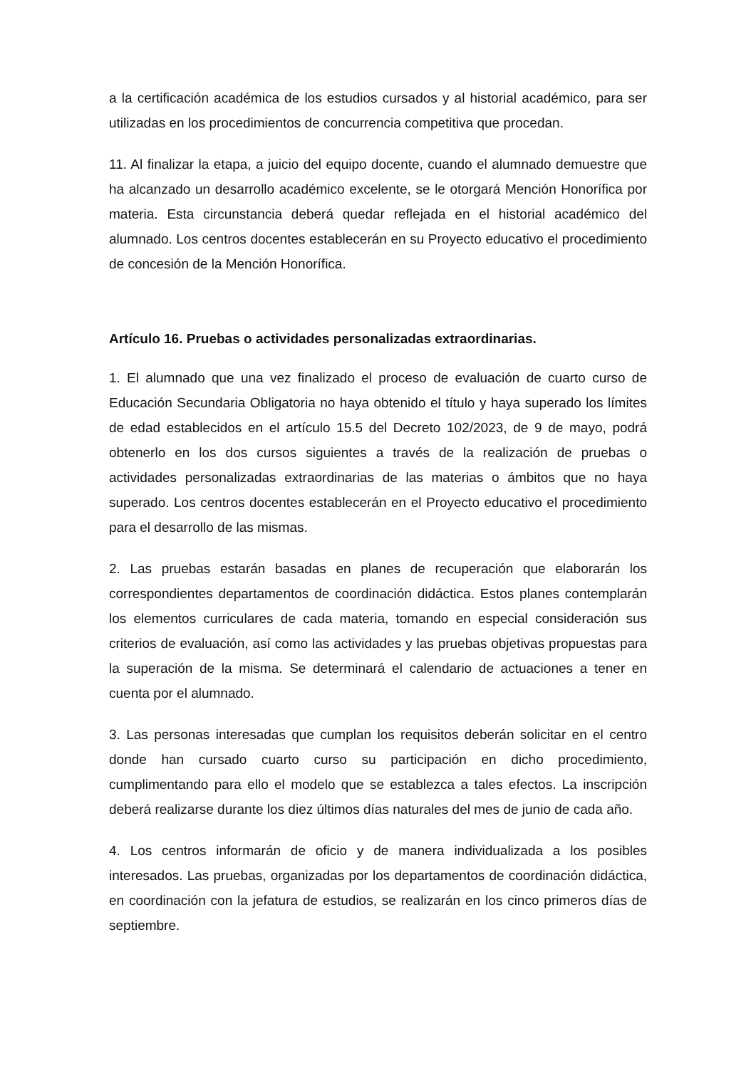a la certificación académica de los estudios cursados y al historial académico, para ser utilizadas en los procedimientos de concurrencia competitiva que procedan.
11. Al finalizar la etapa, a juicio del equipo docente, cuando el alumnado demuestre que ha alcanzado un desarrollo académico excelente, se le otorgará Mención Honorífica por materia. Esta circunstancia deberá quedar reflejada en el historial académico del alumnado. Los centros docentes establecerán en su Proyecto educativo el procedimiento de concesión de la Mención Honorífica.
Artículo 16. Pruebas o actividades personalizadas extraordinarias.
1. El alumnado que una vez finalizado el proceso de evaluación de cuarto curso de Educación Secundaria Obligatoria no haya obtenido el título y haya superado los límites de edad establecidos en el artículo 15.5 del Decreto 102/2023, de 9 de mayo, podrá obtenerlo en los dos cursos siguientes a través de la realización de pruebas o actividades personalizadas extraordinarias de las materias o ámbitos que no haya superado. Los centros docentes establecerán en el Proyecto educativo el procedimiento para el desarrollo de las mismas.
2. Las pruebas estarán basadas en planes de recuperación que elaborarán los correspondientes departamentos de coordinación didáctica. Estos planes contemplarán los elementos curriculares de cada materia, tomando en especial consideración sus criterios de evaluación, así como las actividades y las pruebas objetivas propuestas para la superación de la misma. Se determinará el calendario de actuaciones a tener en cuenta por el alumnado.
3. Las personas interesadas que cumplan los requisitos deberán solicitar en el centro donde han cursado cuarto curso su participación en dicho procedimiento, cumplimentando para ello el modelo que se establezca a tales efectos. La inscripción deberá realizarse durante los diez últimos días naturales del mes de junio de cada año.
4. Los centros informarán de oficio y de manera individualizada a los posibles interesados. Las pruebas, organizadas por los departamentos de coordinación didáctica, en coordinación con la jefatura de estudios, se realizarán en los cinco primeros días de septiembre.